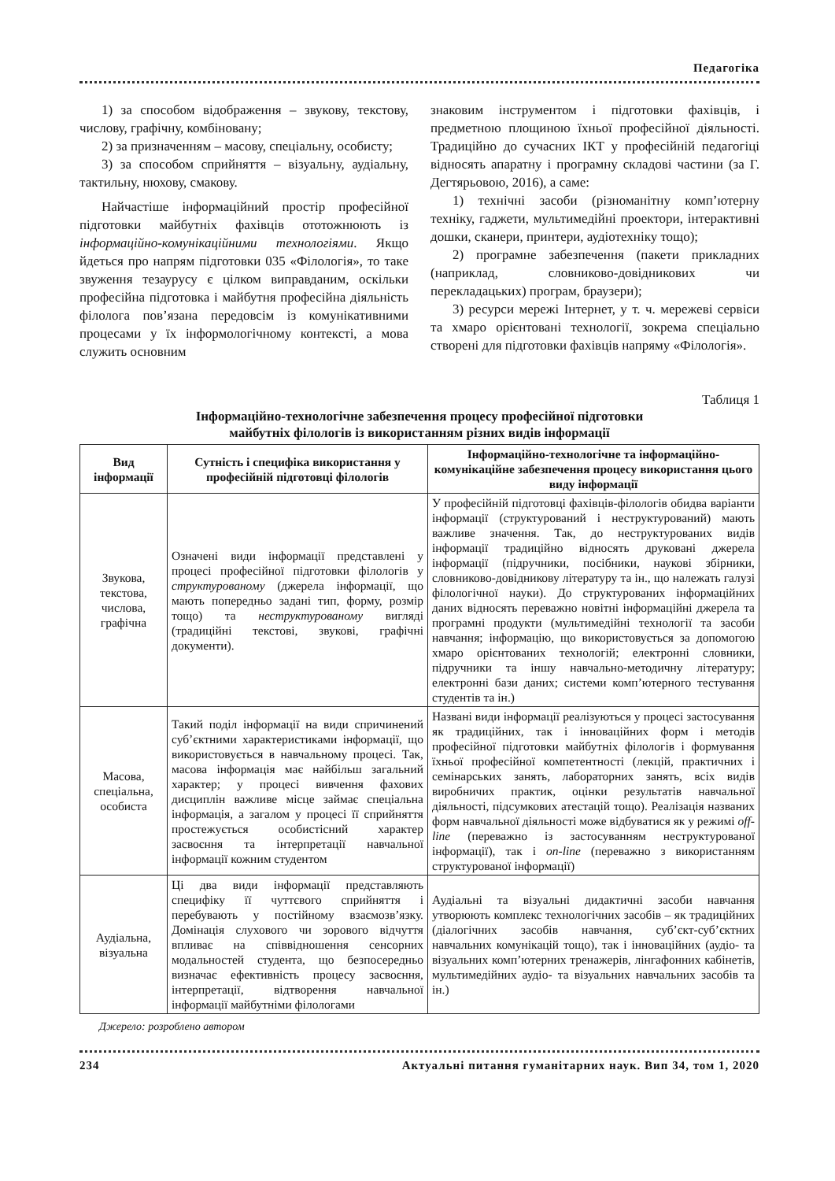Педагогіка
1) за способом відображення – звукову, текстову, числову, графічну, комбіновану;
2) за призначенням – масову, спеціальну, особисту;
3) за способом сприйняття – візуальну, аудіальну, тактильну, нюхову, смакову.
Найчастіше інформаційний простір професійної підготовки майбутніх фахівців ототожнюють із інформаційно-комунікаційними технологіями. Якщо йдеться про напрям підготовки 035 «Філологія», то таке звуження тезаурусу є цілком виправданим, оскільки професійна підготовка і майбутня професійна діяльність філолога пов’язана передовсім із комунікативними процесами у їх інформологічному контексті, а мова служить основним
знаковим інструментом і підготовки фахівців, і предметною площиною їхньої професійної діяльності. Традиційно до сучасних ІКТ у професійній педагогіці відносять апаратну і програмну складові частини (за Г. Дегтярьовою, 2016), а саме:
1) технічні засоби (різноманітну комп’ютерну техніку, гаджети, мультимедійні проектори, інтерактивні дошки, сканери, принтери, аудіотехніку тощо);
2) програмне забезпечення (пакети прикладних (наприклад, словниково-довідникових чи перекладацьких) програм, браузери);
3) ресурси мережі Інтернет, у т. ч. мережеві сервіси та хмаро орієнтовані технології, зокрема спеціально створені для підготовки фахівців напряму «Філологія».
Таблиця 1
Інформаційно-технологічне забезпечення процесу професійної підготовки
майбутніх філологів із використанням різних видів інформації
| Вид інформації | Сутність і специфіка використання у професійній підготовці філологів | Інформаційно-технологічне та інформаційно-комунікаційне забезпечення процесу використання цього виду інформації |
| --- | --- | --- |
| Звукова, текстова, числова, графічна | Означені види інформації представлені у процесі професійної підготовки філологів у структурованому (джерела інформації, що мають попередньо задані тип, форму, розмір тощо) та неструктурованому вигляді (традиційні текстові, звукові, графічні документи). | У професійній підготовці фахівців-філологів обидва варіанти інформації (структурований і неструктурований) мають важливе значення. Так, до неструктурованих видів інформації традиційно відносять друковані джерела інформації (підручники, посібники, наукові збірники, словниково-довідникову літературу та ін., що належать галузі філологічної науки). До структурованих інформаційних даних відносять переважно новітні інформаційні джерела та програмні продукти (мультимедійні технології та засоби навчання; інформацію, що використовується за допомогою хмаро орієнтованих технологій; електронні словники, підручники та іншу навчально-методичну літературу; електронні бази даних; системи комп’ютерного тестування студентів та ін.) |
| Масова, спеціальна, особиста | Такий поділ інформації на види спричинений суб’єктними характеристиками інформації, що використовується в навчальному процесі. Так, масова інформація має найбільш загальний характер; у процесі вивчення фахових дисциплін важливе місце займає спеціальна інформація, а загалом у процесі її сприйняття простежується особистісний характер засвоєння та інтерпретації навчальної інформації кожним студентом | Названі види інформації реалізуються у процесі застосування як традиційних, так і інноваційних форм і методів професійної підготовки майбутніх філологів і формування їхньої професійної компетентності (лекцій, практичних і семінарських занять, лабораторних занять, всіх видів виробничих практик, оцінки результатів навчальної діяльності, підсумкових атестацій тощо). Реалізація названих форм навчальної діяльності може відбуватися як у режимі off-line (переважно із застосуванням неструктурованої інформації), так і on-line (переважно з використанням структурованої інформації) |
| Аудіальна, візуальна | Ці два види інформації представляють специфіку її чуттєвого сприйняття і перебувають у постійному взаємозв’язку. Домінація слухового чи зорового відчуття впливає на співвідношення сенсорних модальностей студента, що безпосередньо визначає ефективність процесу засвоєння, інтерпретації, відтворення навчальної інформації майбутніми філологами | Аудіальні та візуальні дидактичні засоби навчання утворюють комплекс технологічних засобів – як традиційних (діалогічних засобів навчання, суб’єкт-суб’єктних навчальних комунікацій тощо), так і інноваційних (аудіо- та візуальних комп’ютерних тренажерів, лінгафонних кабінетів, мультимедійних аудіо- та візуальних навчальних засобів та ін.) |
Джерело: розроблено автором
234 Актуальні питання гуманітарних наук. Вип 34, том 1, 2020